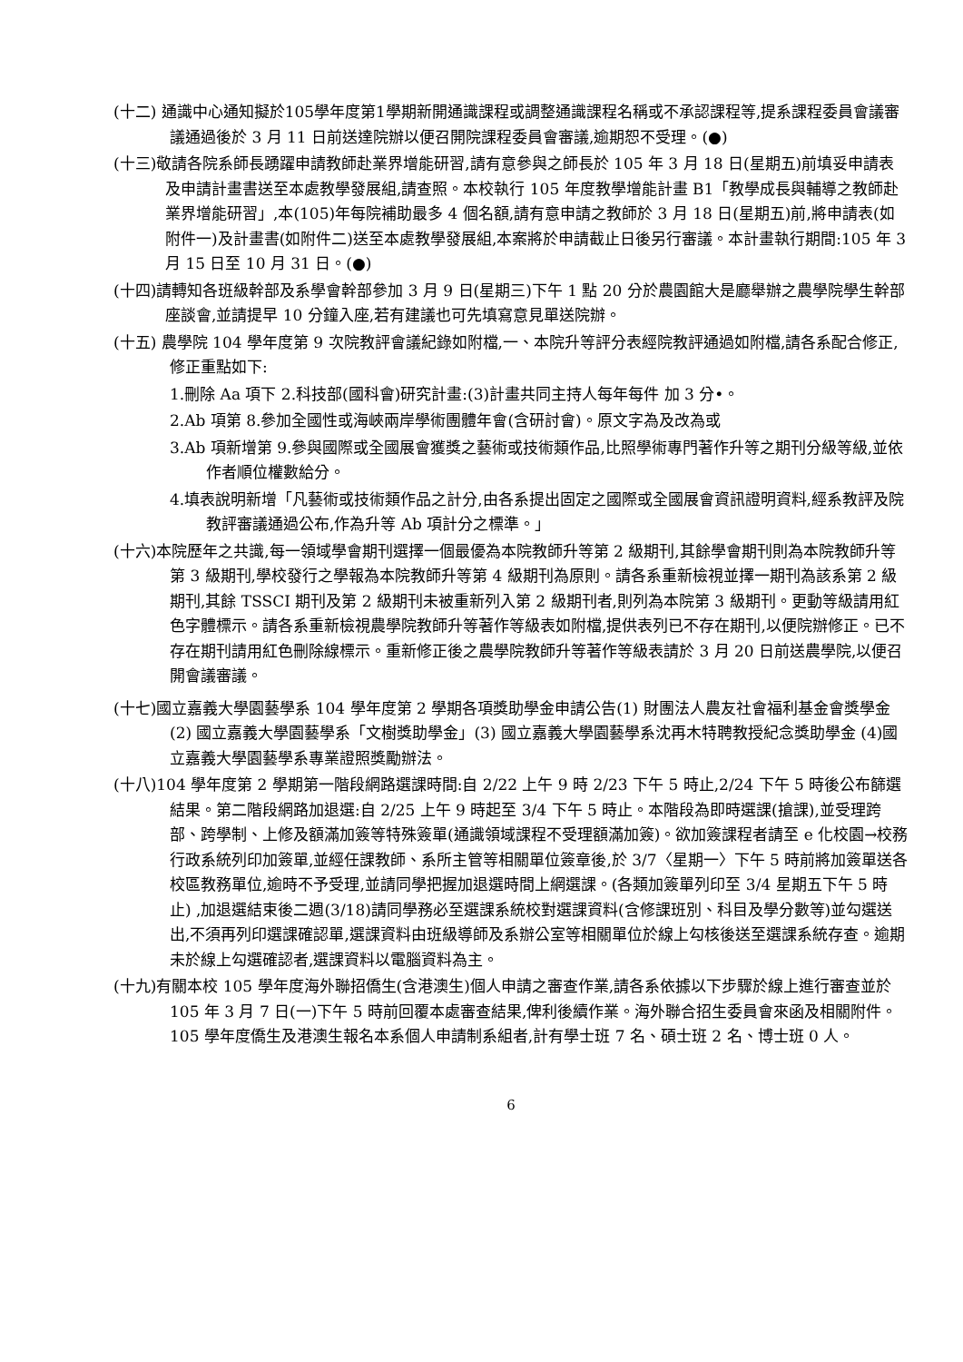(十二) 通識中心通知擬於105學年度第1學期新開通識課程或調整通識課程名稱或不承認課程等,提系課程委員會議審議通過後於 3 月 11 日前送達院辦以便召開院課程委員會審議,逾期恕不受理。(●)
(十三)敬請各院系師長踴躍申請教師赴業界增能研習,請有意參與之師長於 105 年 3 月 18 日(星期五)前填妥申請表及申請計畫書送至本處教學發展組,請查照。本校執行 105 年度教學增能計畫 B1「教學成長與輔導之教師赴業界增能研習」,本(105)年每院補助最多 4 個名額,請有意申請之教師於 3 月 18 日(星期五)前,將申請表(如附件一)及計畫書(如附件二)送至本處教學發展組,本案將於申請截止日後另行審議。本計畫執行期間:105 年 3 月 15 日至 10 月 31 日。(●)
(十四)請轉知各班級幹部及系學會幹部參加 3 月 9 日(星期三)下午 1 點 20 分於農園館大是廳舉辦之農學院學生幹部座談會,並請提早 10 分鐘入座,若有建議也可先填寫意見單送院辦。
(十五) 農學院 104 學年度第 9 次院教評會議紀錄如附檔,一、本院升等評分表經院教評通過如附檔,請各系配合修正,修正重點如下:
1.刪除 Aa 項下 2.科技部(國科會)研究計畫:(3)計畫共同主持人每年每件 加 3 分•。
2.Ab 項第 8.參加全國性或海峽兩岸學術團體年會(含研討會)。原文字為及改為或
3.Ab 項新增第 9.參與國際或全國展會獲獎之藝術或技術類作品,比照學術專門著作升等之期刊分級等級,並依作者順位權數給分。
4.填表說明新增「凡藝術或技術類作品之計分,由各系提出固定之國際或全國展會資訊證明資料,經系教評及院教評審議通過公布,作為升等 Ab 項計分之標準。」
(十六)本院歷年之共識,每一領域學會期刊選擇一個最優為本院教師升等第 2 級期刊,其餘學會期刊則為本院教師升等第 3 級期刊,學校發行之學報為本院教師升等第 4 級期刊為原則。請各系重新檢視並擇一期刊為該系第 2 級期刊,其餘 TSSCI 期刊及第 2 級期刊未被重新列入第 2 級期刊者,則列為本院第 3 級期刊。更動等級請用紅色字體標示。請各系重新檢視農學院教師升等著作等級表如附檔,提供表列已不存在期刊,以便院辦修正。已不存在期刊請用紅色刪除線標示。重新修正後之農學院教師升等著作等級表請於 3 月 20 日前送農學院,以便召開會議審議。
(十七)國立嘉義大學園藝學系 104 學年度第 2 學期各項獎助學金申請公告(1) 財團法人農友社會福利基金會獎學金 (2) 國立嘉義大學園藝學系「文樹獎助學金」(3) 國立嘉義大學園藝學系沈再木特聘教授紀念獎助學金 (4)國立嘉義大學園藝學系專業證照獎勵辦法。
(十八)104 學年度第 2 學期第一階段網路選課時間:自 2/22 上午 9 時 2/23 下午 5 時止,2/24 下午 5 時後公布篩選結果。第二階段網路加退選:自 2/25 上午 9 時起至 3/4 下午 5 時止。本階段為即時選課(搶課),並受理跨部、跨學制、上修及額滿加簽等特殊簽單(通識領域課程不受理額滿加簽)。欲加簽課程者請至 e 化校園→校務行政系統列印加簽單,並經任課教師、系所主管等相關單位簽章後,於 3/7〈星期一〉下午 5 時前將加簽單送各校區教務單位,逾時不予受理,並請同學把握加退選時間上網選課。(各類加簽單列印至 3/4 星期五下午 5 時止) ,加退選結束後二週(3/18)請同學務必至選課系統校對選課資料(含修課班別、科目及學分數等)並勾選送出,不須再列印選課確認單,選課資料由班級導師及系辦公室等相關單位於線上勾核後送至選課系統存查。逾期未於線上勾選確認者,選課資料以電腦資料為主。
(十九)有關本校 105 學年度海外聯招僑生(含港澳生)個人申請之審查作業,請各系依據以下步驟於線上進行審查並於 105 年 3 月 7 日(一)下午 5 時前回覆本處審查結果,俾利後續作業。海外聯合招生委員會來函及相關附件。105 學年度僑生及港澳生報名本系個人申請制系組者,計有學士班 7 名、碩士班 2 名、博士班 0 人。
6